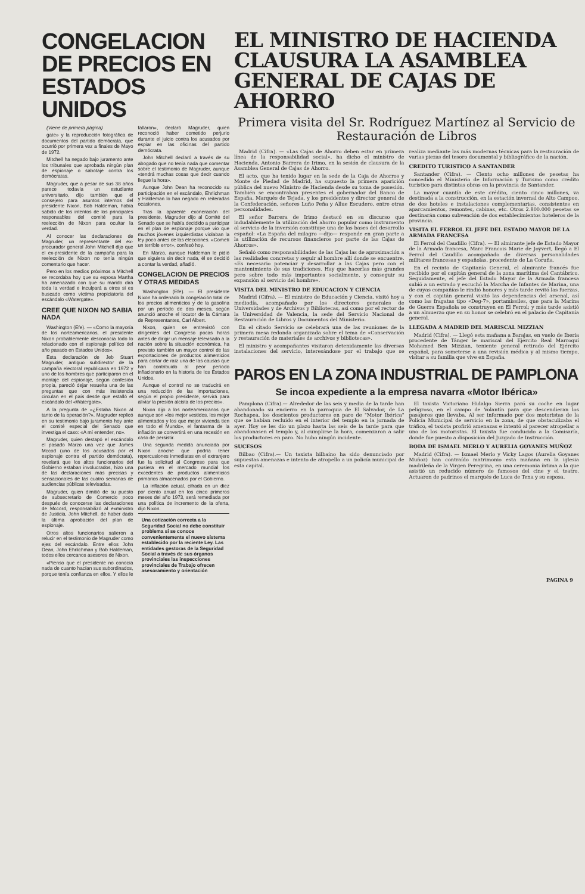CONGELACION DE PRECIOS EN ESTADOS UNIDOS
(Viene de primera página)
gate» y la reproducción fotográfica de documentos del partido demócrata, que ocurrió por primera vez a finales de Mayo de 1972.
Mitchell ha negado bajo juramento ante los tribunales que aprobada ningún plan de espionaje o sabotaje contra los demócratas.
Magruder, que a pesar de sus 38 años parece todavía un estudiante universitario, dijo también que el consejero para asuntos internos del presidente Nixon, Bob Haldeman, había sabido de los intentos de los principales responsables del comité para la reelección de Nixon para ocultar la verdad.
Al conocer las declaraciones de Magruder, un representante del ex-procurador general John Mitchell dijo que el ex-presidente de la campaña para la reelección de Nixon no tenía ningún comentario que hacer.
Pero en los medios próximos a Mitchell se recordaba hoy que su esposa Martha ha amenazado con que su marido dirá toda la verdad e inculpará a otros si es buscado como víctima propiciatoria del escándalo «Watergate».
CREE QUE NIXON NO SABIA NADA
Washington (Efe). — «Como la mayoría de los norteamericanos, el presidente Nixon probablemente desconocía todo lo relacionado con el espionaje político del año pasado en Estados Unidos».
Esta declaración de Jeb Stuart Magruder, antiguo subdirector de la campaña electoral republicana en 1972 y uno de los hombres que participaron en el montaje del espionaje, según confesión propia, pareció dejar resuelta una de las preguntas que con más insistencia circulan en el país desde que estalló el escándalo del «Watergate».
A la pregunta de «¿Estaba Nixon al tanto de la operación?», Magruder replicó en su testimonio bajo juramento hoy ante el comité especial del Senado que investiga el caso: «A mí entender, no».
Magruder, quien destapó el escándalo el pasado Marzo una vez que James Mccod (uno de los acusados por el espionaje contra el partido demócrata), revelará que los altos funcionarios del Gobierno estaban involucrados, hizo una de las declaraciones más precisas y sensacionales de las cuatro semanas de audiencias públicas televisadas.
Magruder, quien dimitió de su puesto de subsecretario de Comercio poco después de conocerse las declaraciones de Mccord, responsabilizó al exministro de Justicia, John Mitchell, de haber dado la última aprobación del plan de espionaje.
Otros altos funcionarios salieron a relucir en el testimonio de Magruder como ejes del escándalo. Entre ellos John Dean, John Ehrlichman y Bob Haldeman, todos ellos cercanos asesores de Nixon.
«Pienso que el presidente no conocía nada de cuanto hacían sus subordinados, porque tenía confianza en ellos. Y ellos le fallaron», declaró Magruder, quien reconoció haber cometido perjurio durante el juicio contra los acusados por espiar en las oficinas del partido demócrata.
John Mitchell declaró a través de su abogado que no tenía nada que comentar sobre el testimonio de Magruder, aunque «tendrá muchas cosas que decir cuando llegue la hora».
Aunque John Dean ha reconocido su participación en el escándalo, Ehrlichman y Haldeman lo han negado en reiteradas ocasiones.
Tras la aparente exoneración del presidente, Magruder dijo al Comité del Senado que se había decidido a participar en el plan de espionaje porque vio que muchos jóvenes izquierdistas violaban la ley poco antes de las elecciones. «Cometí un terrible error», confesó hoy.
En Marzo, aunque Haldeman le pidió que siguiera sin decir nada, él se decidió a contar la verdad, añadió.
CONGELACION DE PRECIOS Y OTRAS MEDIDAS
Washington (Efe). — El presidente Nixon ha ordenado la congelación total de los precios alimenticios y de la gasolina por un período de dos meses, según anunció anoche el locutor de la Cámara de Representantes, Carl Albert.
Nixon, quien se entrevistó con dirigentes del Congreso pocas horas antes de dirigir un mensaje televisado a la nación sobre la situación económica, ha previsto también un mayor control de las exportaciones de productos alimenticios para cortar de raíz una de las causas que han contribuido al peor período inflacionario en la historia de los Estados Unidos.
Aunque el control no se traducirá en una reducción de las importaciones, según el propio presidente, servirá para aliviar la presión alcista de los precios».
Nixon dijo a los norteamericanos que aunque son «los mejor vestidos, los mejor alimentados y los que mejor vivienda tien en todo el Mundo», el fantasma de la inflación se convertirá en una recesión en caso de persistir.
Una segunda medida anunciada por Nixon anoche que podría tener repercusiones inmediatas en el extranjero fue la solicitud al Congreso para que pusiera en el mercado mundial los excedentes de productos alimenticios primarios almacenados por el Gobierno.
La inflación actual, cifrada en un diez por ciento anual en los cinco primeros meses del año 1973, será remediada por una política de incremento de la oferta, dijo Nixon.
Una cotización correcta a la Seguridad Social no debe constituir problema si se conoce convenientemente el nuevo sistema establecido por la reciente Ley. Las entidades gestoras de la Seguridad Social a través de sus órganos provinciales las inspecciones provinciales de Trabajo ofrecen asesoramiento y orientación
EL MINISTRO DE HACIENDA CLAUSURA LA ASAMBLEA GENERAL DE CAJAS DE AHORRO
Primera visita del Sr. Rodríguez Martínez al Servicio de Restauración de Libros
Madrid (Cifra). — «Las Cajas de Ahorro deben estar en primera línea de la responsabilidad social», ha dicho el ministro de Hacienda, Antonio Barrera de Irimo, en la sesión de clausura de la Asamblea General de Cajas de Ahorro.
El acto, que ha tenido lugar en la sede de la Caja de Ahorros y Monte de Piedad de Madrid, ha supuesto la primera aparición pública del nuevo Ministro de Hacienda desde su toma de posesión. También se encontraban presentes el gobernador del Banco de España, Marqués de Tejada, y los presidentes y director general de la Confederación, señores Luño Peña y Allue Escudero, entre otras personalidades.
El señor Barrera de Irimo destacó en su discurso que indudablemente la utilización del ahorro popular como instrumento al servicio de la inversión constituye una de las bases del desarrollo español: «La España del milagro —dijo— responde en gran parte a la utilización de recursos financieros por parte de las Cajas de Ahorros».
Señaló como responsabilidades de las Cajas las de aproximación a las realidades concretas y seguir al hombre allí donde se encuentre. «Es necesario potenciar y desarrollar a las Cajas pero con el mantenimiento de sus tradiciones. Hay que hacerlas más grandes pero sobre todo más importantes socialmente, y conseguir su expansión al servicio del hombre».
VISITA DEL MINISTRO DE EDUCACION Y CIENCIA
Madrid (Cifra). — El ministro de Educación y Ciencia, visitó hoy a mediodía, acompañado por los directores generales de Universidades y de Archivos y Bibliotecas, así como por el rector de la Universidad de Valencia, la sede del Servicio Nacional de Restauración de Libros y Documentos del Ministerio.
En el citado Servicio se celebrará una de las reuniones de la primera mesa redonda organizada sobre el tema de «Conservación y restauración de materiales de archivos y bibliotecas».
El ministro y acompañantes visitaron detenidamente las diversas instalaciones del servicio, interesándose por el trabajo que se realiza mediante las más modernas técnicas para la restauración de varias piezas del tesoro documental y bibliográfico de la nación.
CREDITO TURISTICO A SANTANDER
Santander (Cifra). — Ciento ocho millones de pesetas ha concedido el Ministerio de Información y Turismo como crédito turístico para distintas obras en la provincia de Santander.
La mayor cuantía de este crédito, ciento cinco millones, va destinada a la construcción, en la estación invernal de Alto Campoo, de dos hoteles e instalaciones complementarias, consistentes en aparcamientos, remontes, cabinas, etc. Otros 2.800.000 pesetas se destinarán como subvención de dos establecimientos hoteleros de la provincia.
VISITA EL FERROL EL JEFE DEL ESTADO MAYOR DE LA ARMADA FRANCESA
El Ferrol del Caudillo (Cifra). — El almirante jefe de Estado Mayor de la Armada francesa, Marc Francois Marie de Joyvert, llegó a El Ferrol del Caudillo acompañado de diversas personalidades militares francesas y españolas, procedente de La Coruña.
En el recinto de Capitanía General, el almirante francés fue recibido por el capitán general de la zona marítima del Cantábrico. Seguidamente, el jefe del Estado Mayor de la Armada francesa subió a un estrado y escuchó la Marcha de Infantes de Marina, una de cuyas compañías le rindió honores y más tarde revitó las fuerzas, y con el capitán general visitó las dependencias del arsenal, así como las fragatas tipo «Deg-7», portamissiles, que para la Marina de Guerra Española se construyen en El Ferrol; y más tarde asistió a un almuerzo que en su honor se celebró en el palacio de Capitanía general.
LLEGADA A MADRID DEL MARISCAL MIZZIAN
Madrid (Cifra). — Llegó esta mañana a Barajas, en vuelo de Iberia procedente de Tánger le mariscal del Ejército Real Marroquí Mohamed Ben Mizzian, teniente general retirado del Ejército español, para someterse a una revisión médica y al mismo tiempo, visitar a su familia que vive en España.
PAROS EN LA ZONA INDUSTRIAL DE PAMPLONA
Se incoa expediente a la empresa navarra «Motor Ibérica»
Pamplona (Cifra).— Alrededor de las seis y media de la tarde han abandonado su encierro en la parroquia de El Salvador, de La Rochapea, los doscientos productores en paro de "Motor Ibérica" que se habían recluido en el interior del templo en la jornada de ayer. Hoy se les dio un plazo hasta las seis de la tarde para que abandonasen el templo y, al cumplirse la hora, comenzaron a salir los productores en paro. No hubo ningún incidente.
SUCESOS
Bilbao (Cifra).— Un taxista bilbaíno ha sido denunciado por supuestas amenazas e intento de atropello a un policía municipal de esta capital.
El taxista Victoriano Hidalgo Sierra paró su coche en lugar peligroso, en el campo de Volantín para que descendieran los pasajeros que llevaba. Al ser informado por dos motoristas de la Policía Municipal de servicio en la zona, de que obstaculizaba el tráfico, el taxista profirió amenazas e intentó al parecer atropellar a uno de los motoristas. El taxista fue conducido a la Comisaría, donde fue puesto a disposición del Juzgado de Instrucción.
BODA DE ISMAEL MERLO Y AURELIA GOYANES MUÑOZ
Madrid (Cifra). — Ismael Merlo y Vicky Lagos (Aurelia Goyanes Muñoz) han contraído matrimonio esta mañana en la iglesia madrileña de la Virgen Peregrina, en una ceremonia íntima a la que asistió un reducido número de famosos del cine y el teatro. Actuaron de padrinos el marqués de Luca de Tena y su esposa.
PAGINA 9